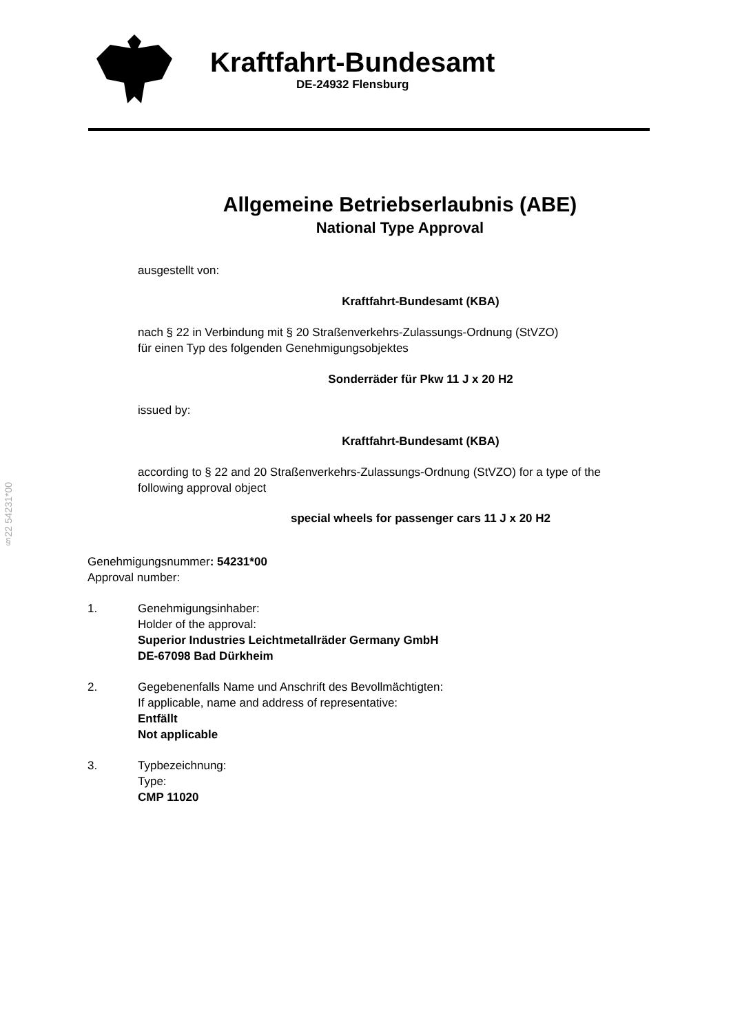§22 54231*00
Kraftfahrt-Bundesamt
DE-24932 Flensburg
Allgemeine Betriebserlaubnis (ABE)
National Type Approval
ausgestellt von:
Kraftfahrt-Bundesamt (KBA)
nach § 22 in Verbindung mit § 20 Straßenverkehrs-Zulassungs-Ordnung (StVZO)
für einen Typ des folgenden Genehmigungsobjektes
Sonderräder für Pkw 11 J x 20 H2
issued by:
Kraftfahrt-Bundesamt (KBA)
according to § 22 and 20 Straßenverkehrs-Zulassungs-Ordnung (StVZO) for a type of the following approval object
special wheels for passenger cars 11 J x 20 H2
Genehmigungsnummer: 54231*00
Approval number:
1. Genehmigungsinhaber:
Holder of the approval:
Superior Industries Leichtmetallräder Germany GmbH
DE-67098 Bad Dürkheim
2. Gegebenenfalls Name und Anschrift des Bevollmächtigten:
If applicable, name and address of representative:
Entfällt
Not applicable
3. Typbezeichnung:
Type:
CMP 11020